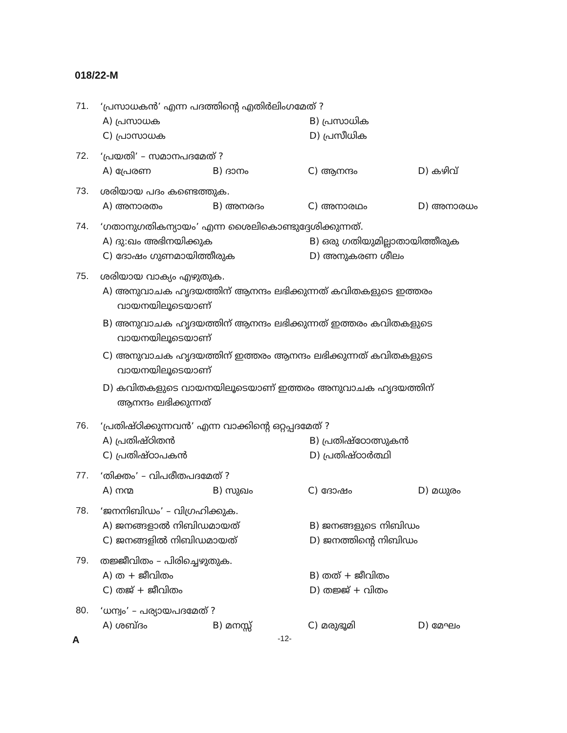018/22-M
71. ‘പ്രസാധകൻ’ എന്ന പദത്തിന്റെ എതിർലിംഗമേത് ?
A) പ്രസാധക
B) പ്രസാധിക
C) പ്രാസാധക
D) പ്രസീധിക
72. ‘പ്രയതി’ – സമാനപദമേത് ?
A) പ്രേരണ
B) ദാനം
C) ആനന്ദം
D) കഴിവ്
73. ശരിയായ പദം കണ്ടെത്തുക.
A) അനാരതം
B) അനരദം
C) അനാരഥം
D) അനാരധം
74. ‘ഗതാനുഗതികന്യായം’ എന്ന ശൈലികൊണ്ടുദ്ദേശിക്കുന്നത്.
A) ദു:ഖം അഭിനയിക്കുക
B) ഒരു ഗതിയുമില്ലാതായിത്തീരുക
C) ദോഷം ഗുണമായിത്തീരുക
D) അനുകരണ ശീലം
75. ശരിയായ വാക്യം എഴുതുക.
A) അനുവാചക ഹൃദയത്തിന് ആനന്ദം ലഭിക്കുന്നത് കവിതകളുടെ ഇത്തരം
വായനയിലൂടെയാണ്
B) അനുവാചക ഹൃദയത്തിന് ആനന്ദം ലഭിക്കുന്നത് ഇത്തരം കവിതകളുടെ
വായനയിലൂടെയാണ്
C) അനുവാചക ഹൃദയത്തിന് ഇത്തരം ആനന്ദം ലഭിക്കുന്നത് കവിതകളുടെ
വായനയിലൂടെയാണ്
D) കവിതകളുടെ വായനയിലൂടെയാണ് ഇത്തരം അനുവാചക ഹൃദയത്തിന്
ആനന്ദം ലഭിക്കുന്നത്
76. ‘പ്രതിഷ്ഠിക്കുന്നവൻ’ എന്ന വാക്കിന്റെ ഒറ്റപ്പദമേത് ?
A) പ്രതിഷ്ഠിതൻ
B) പ്രതിഷ്ഠോത്സുകൻ
C) പ്രതിഷ്ഠാപകൻ
D) പ്രതിഷ്ഠാർത്ഥി
77. ‘തിക്തം’ – വിപരീതപദമേത് ?
A) നന്മ
B) സുഖം
C) ദോഷം
D) മധുരം
78. ‘ജനനിബിഡം’ – വിഗ്രഹിക്കുക.
A) ജനങ്ങളാൽ നിബിഡമായത്
B) ജനങ്ങളുടെ നിബിഡം
C) ജനങ്ങളിൽ നിബിഡമായത്
D) ജനത്തിന്റെ നിബിഡം
79. തജ്ജീവിതം – പിരിച്ചെഴുതുക.
A) ത + ജീവിതം
B) തത് + ജീവിതം
C) തജ് + ജീവിതം
D) തജ്ജ് + വിതം
80. ‘ധന്വം’ – പര്യായപദമേത് ?
A) ശബ്ദം
B) മനസ്സ്
C) മരുഭൂമി
D) മേഘം
A -12-